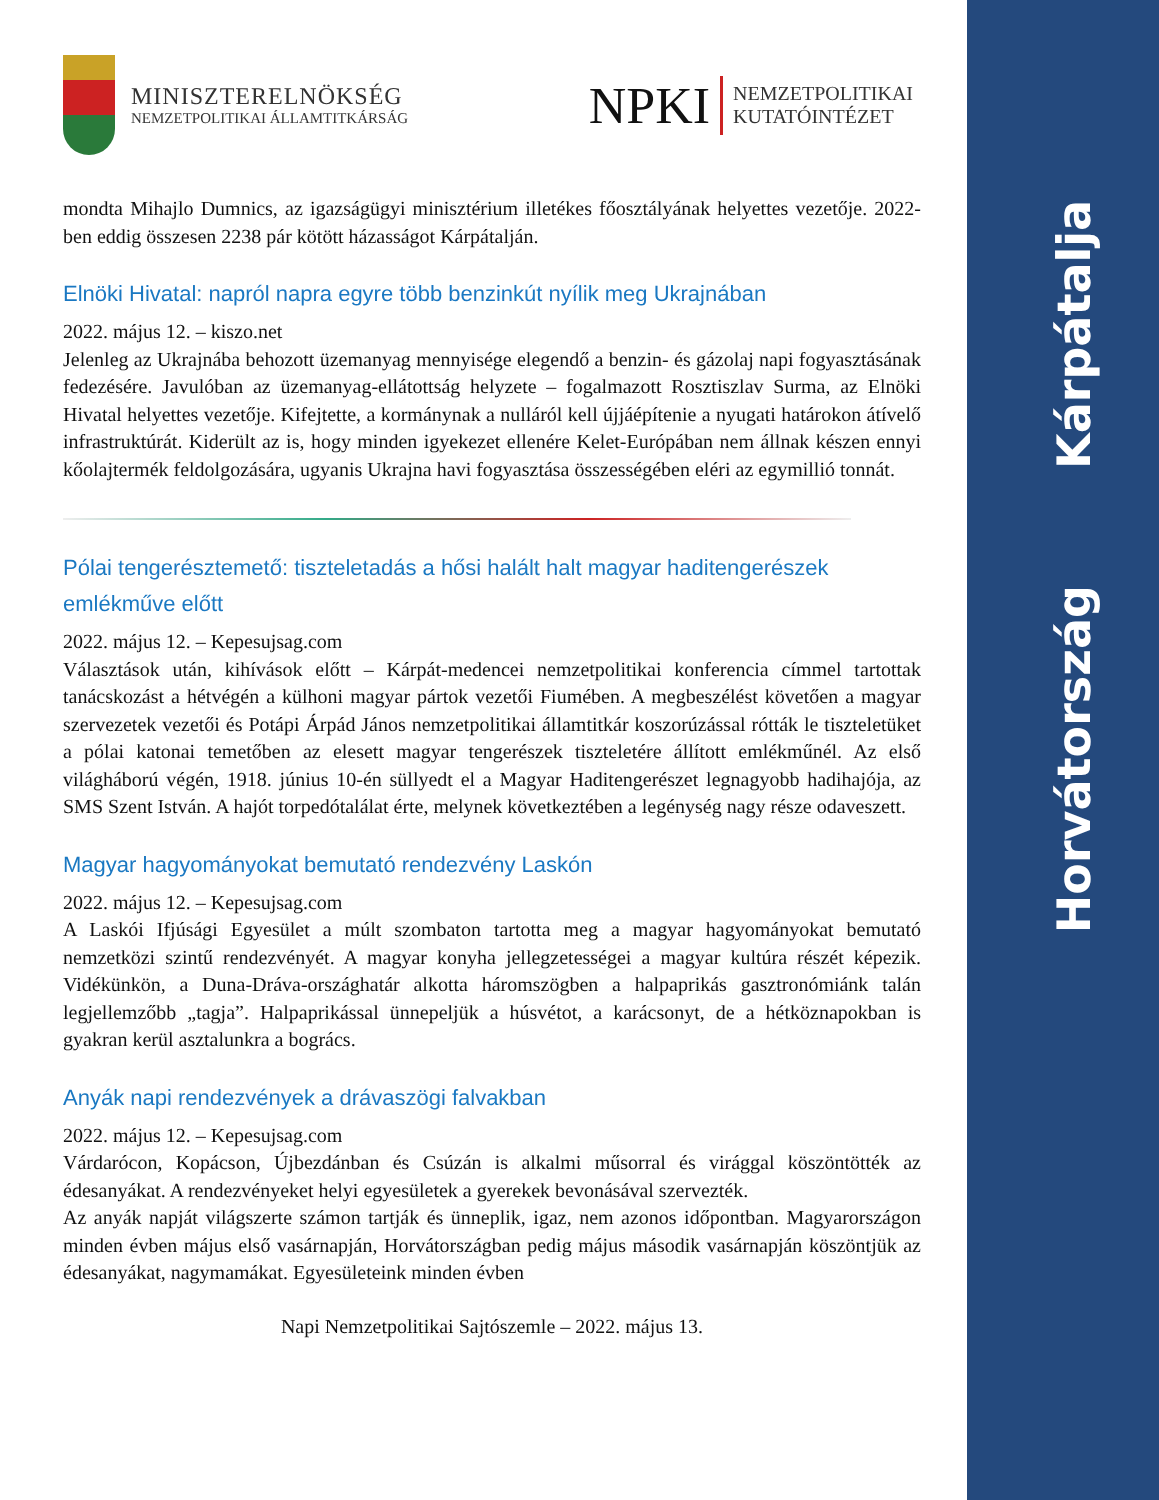Kárpátalja
Horvátország
MINISZTERELNÖKSÉG
NEMZETPOLITIKAI ÁLLAMTITKÁRSÁG
NPKI
NEMZETPOLITIKAI
KUTATÓINTÉZET
mondta Mihajlo Dumnics, az igazságügyi minisztérium illetékes főosztályának helyettes vezetője. 2022-ben eddig összesen 2238 pár kötött házasságot Kárpátalján.
Elnöki Hivatal: napról napra egyre több benzinkút nyílik meg Ukrajnában
2022. május 12. – kiszo.net
Jelenleg az Ukrajnába behozott üzemanyag mennyisége elegendő a benzin- és gázolaj napi fogyasztásának fedezésére. Javulóban az üzemanyag-ellátottság helyzete – fogalmazott Rosztiszlav Surma, az Elnöki Hivatal helyettes vezetője. Kifejtette, a kormánynak a nulláról kell újjáépítenie a nyugati határokon átívelő infrastruktúrát. Kiderült az is, hogy minden igyekezet ellenére Kelet-Európában nem állnak készen ennyi kőolajtermék feldolgozására, ugyanis Ukrajna havi fogyasztása összességében eléri az egymillió tonnát.
Pólai tengerésztemető: tiszteletadás a hősi halált halt magyar haditengerészek emlékműve előtt
2022. május 12. – Kepesujsag.com
Választások után, kihívások előtt – Kárpát-medencei nemzetpolitikai konferencia címmel tartottak tanácskozást a hétvégén a külhoni magyar pártok vezetői Fiumében. A megbeszélést követően a magyar szervezetek vezetői és Potápi Árpád János nemzetpolitikai államtitkár koszorúzással rótták le tiszteletüket a pólai katonai temetőben az elesett magyar tengerészek tiszteletére állított emlékműnél. Az első világháború végén, 1918. június 10-én süllyedt el a Magyar Haditengerészet legnagyobb hadihajója, az SMS Szent István. A hajót torpedótalálat érte, melynek következtében a legénység nagy része odaveszett.
Magyar hagyományokat bemutató rendezvény Laskón
2022. május 12. – Kepesujsag.com
A Laskói Ifjúsági Egyesület a múlt szombaton tartotta meg a magyar hagyományokat bemutató nemzetközi szintű rendezvényét. A magyar konyha jellegzetességei a magyar kultúra részét képezik. Vidékünkön, a Duna-Dráva-országhatár alkotta háromszögben a halpaprikás gasztronómiánk talán legjellemzőbb „tagja”. Halpaprikással ünnepeljük a húsvétot, a karácsonyt, de a hétköznapokban is gyakran kerül asztalunkra a bogrács.
Anyák napi rendezvények a drávaszögi falvakban
2022. május 12. – Kepesujsag.com
Várdarócon, Kopácson, Újbezdánban és Csúzán is alkalmi műsorral és virággal köszöntötték az édesanyákat. A rendezvényeket helyi egyesületek a gyerekek bevonásával szervezték.
Az anyák napját világszerte számon tartják és ünneplik, igaz, nem azonos időpontban. Magyarországon minden évben május első vasárnapján, Horvátországban pedig május második vasárnapján köszöntjük az édesanyákat, nagymamákat. Egyesületeink minden évben
Napi Nemzetpolitikai Sajtószemle – 2022. május 13.